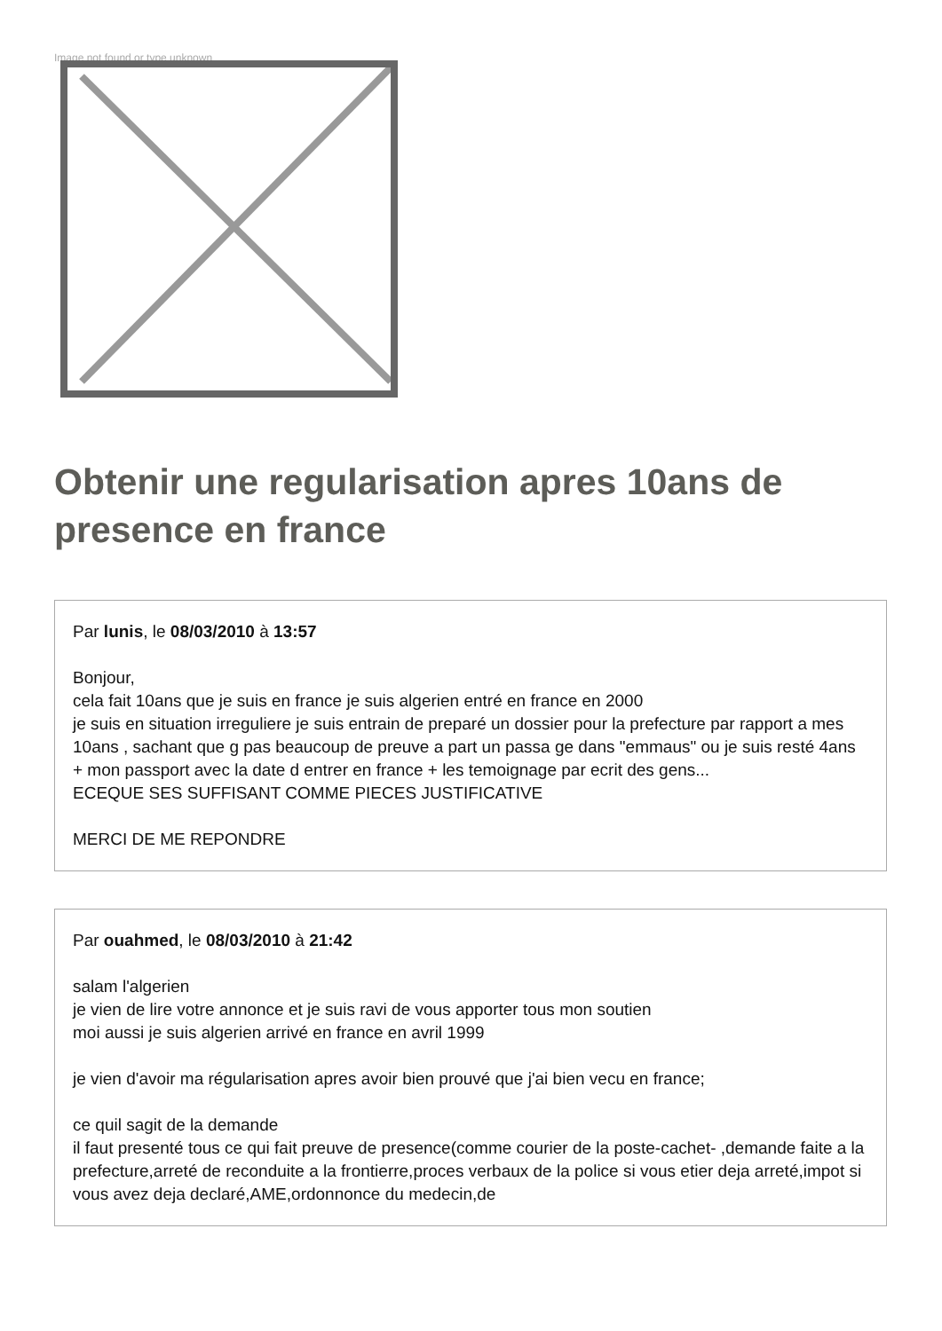Image not found or type unknown
Obtenir une regularisation apres 10ans de presence en france
Par lunis, le 08/03/2010 à 13:57
Bonjour,
cela fait 10ans que je suis en france je suis algerien entré en france en 2000
je suis en situation irreguliere je suis entrain de preparé un dossier pour la prefecture par rapport a mes 10ans , sachant que g pas beaucoup de preuve a part un passa ge dans "emmaus" ou je suis resté 4ans + mon passport avec la date d entrer en france + les temoignage par ecrit des gens...
ECEQUE SES SUFFISANT COMME PIECES JUSTIFICATIVE
MERCI DE ME REPONDRE
Par ouahmed, le 08/03/2010 à 21:42
salam l'algerien
je vien de lire votre annonce et je suis ravi de vous apporter tous mon soutien
moi aussi je suis algerien arrivé en france en avril 1999
je vien d'avoir ma régularisation apres avoir bien prouvé que j'ai bien vecu en france;
ce quil sagit de la demande
il faut presenté tous ce qui fait preuve de presence(comme courier de la poste-cachet- ,demande faite a la prefecture,arreté de reconduite a la frontierre,proces verbaux de la police si vous etier deja arreté,impot si vous avez deja declaré,AME,ordonnonce du medecin,de